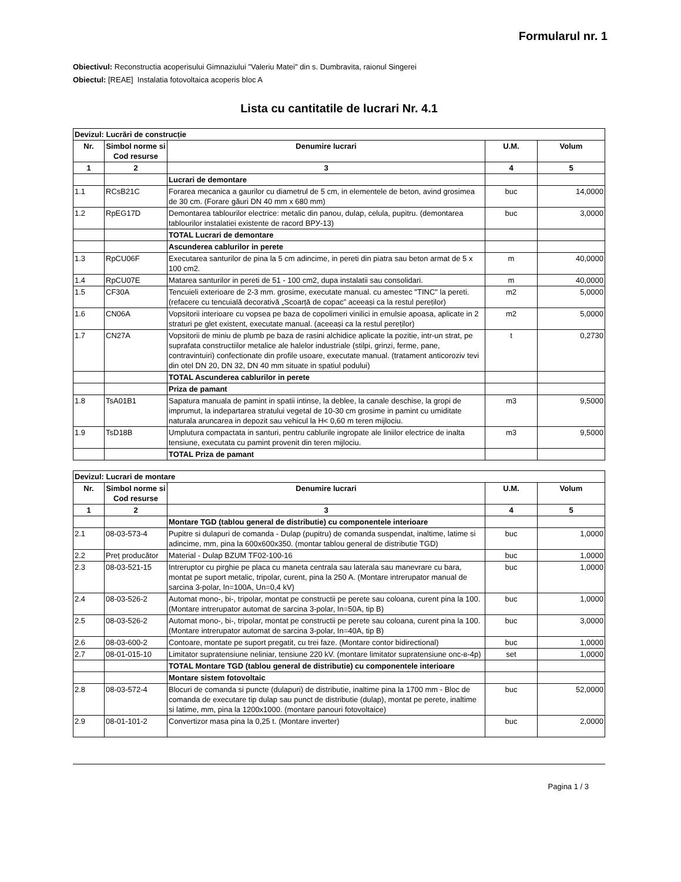Formularul nr. 1
Obiectivul: Reconstructia acoperisului Gimnaziului "Valeriu Matei" din s. Dumbravita, raionul Singerei
Obiectul: [REAE] Instalatia fotovoltaica acoperis bloc A
Lista cu cantitatile de lucrari Nr. 4.1
| Devizul: Lucrări de construcție | | | | |
| Nr. | Simbol norme si Cod resurse | Denumire lucrari | U.M. | Volum |
| 1 | 2 | 3 | 4 | 5 |
| | | Lucrari de demontare | | |
| 1.1 | RCsB21C | Forarea mecanica a gaurilor cu diametrul de 5 cm, in elementele de beton, avind grosimea de 30 cm. (Forare găuri DN 40 mm x 680 mm) | buc | 14,0000 |
| 1.2 | RpEG17D | Demontarea tablourilor electrice: metalic din panou, dulap, celula, pupitru. (demontarea tablourilor instalatiei existente de racord ВРУ-13) | buc | 3,0000 |
| | | TOTAL Lucrari de demontare | | |
| | | Ascunderea cablurilor in perete | | |
| 1.3 | RpCU06F | Executarea santurilor de pina la 5 cm adincime, in pereti din piatra sau beton armat de 5 x 100 cm2. | m | 40,0000 |
| 1.4 | RpCU07E | Matarea santurilor in pereti de 51 - 100 cm2, dupa instalatii sau consolidari. | m | 40,0000 |
| 1.5 | CF30A | Tencuieli exterioare de 2-3 mm. grosime, executate manual. cu amestec "TINC" la pereti. (refacere cu tencuială decorativă „Scoarță de copac” aceeași ca la restul pereților) | m2 | 5,0000 |
| 1.6 | CN06A | Vopsitorii interioare cu vopsea pe baza de copolimeri vinilici in emulsie apoasa, aplicate in 2 straturi pe glet existent, executate manual. (aceeași ca la restul pereților) | m2 | 5,0000 |
| 1.7 | CN27A | Vopsitorii de miniu de plumb pe baza de rasini alchidice aplicate la pozitie, intr-un strat, pe suprafata constructiilor metalice ale halelor industriale (stilpi, grinzi, ferme, pane, contravintuiri) confectionate din profile usoare, executate manual. (tratament anticoroziv tevi din otel DN 20, DN 32, DN 40 mm situate in spatiul podului) | t | 0,2730 |
| | | TOTAL Ascunderea cablurilor in perete | | |
| | | Priza de pamant | | |
| 1.8 | TsA01B1 | Sapatura manuala de pamint in spatii intinse, la deblee, la canale deschise, la gropi de imprumut, la indepartarea stratului vegetal de 10-30 cm grosime in pamint cu umiditate naturala aruncarea in depozit sau vehicul la H< 0,60 m teren mijlociu. | m3 | 9,5000 |
| 1.9 | TsD18B | Umplutura compactata in santuri, pentru cablurile ingropate ale liniilor electrice de inalta tensiune, executata cu pamint provenit din teren mijlociu. | m3 | 9,5000 |
| | | TOTAL Priza de pamant | | |
| Devizul: Lucrari de montare | | | | |
| Nr. | Simbol norme si Cod resurse | Denumire lucrari | U.M. | Volum |
| 1 | 2 | 3 | 4 | 5 |
| | | Montare TGD (tablou general de distributie) cu componentele interioare | | |
| 2.1 | 08-03-573-4 | Pupitre si dulapuri de comanda - Dulap (pupitru) de comanda suspendat, inaltime, latime si adincime, mm, pina la 600x600x350. (montar tablou general de distributie TGD) | buc | 1,0000 |
| 2.2 | Preț producător | Material - Dulap BZUM TF02-100-16 | buc | 1,0000 |
| 2.3 | 08-03-521-15 | Intreruptor cu pirghie pe placa cu maneta centrala sau laterala sau manevrare cu bara, montat pe suport metalic, tripolar, curent, pina la 250 A. (Montare intrerupator manual de sarcina 3-polar, In=100A, Un=0,4 kV) | buc | 1,0000 |
| 2.4 | 08-03-526-2 | Automat mono-, bi-, tripolar, montat pe constructii pe perete sau coloana, curent pina la 100. (Montare intrerupator automat de sarcina 3-polar, In=50A, tip B) | buc | 1,0000 |
| 2.5 | 08-03-526-2 | Automat mono-, bi-, tripolar, montat pe constructii pe perete sau coloana, curent pina la 100. (Montare intrerupator automat de sarcina 3-polar, In=40A, tip B) | buc | 3,0000 |
| 2.6 | 08-03-600-2 | Contoare, montate pe suport pregatit, cu trei faze. (Montare contor bidirectional) | buc | 1,0000 |
| 2.7 | 08-01-015-10 | Limitator supratensiune neliniar, tensiune 220 kV. (montare limitator supratensiune опс-в-4р) | set | 1,0000 |
| | | TOTAL Montare TGD (tablou general de distributie) cu componentele interioare | | |
| | | Montare sistem fotovoltaic | | |
| 2.8 | 08-03-572-4 | Blocuri de comanda si puncte (dulapuri) de distributie, inaltime pina la 1700 mm - Bloc de comanda de executare tip dulap sau punct de distributie (dulap), montat pe perete, inaltime si latime, mm, pina la 1200x1000. (montare panouri fotovoltaice) | buc | 52,0000 |
| 2.9 | 08-01-101-2 | Convertizor masa pina la 0,25 t. (Montare inverter) | buc | 2,0000 |
Pagina 1 / 3